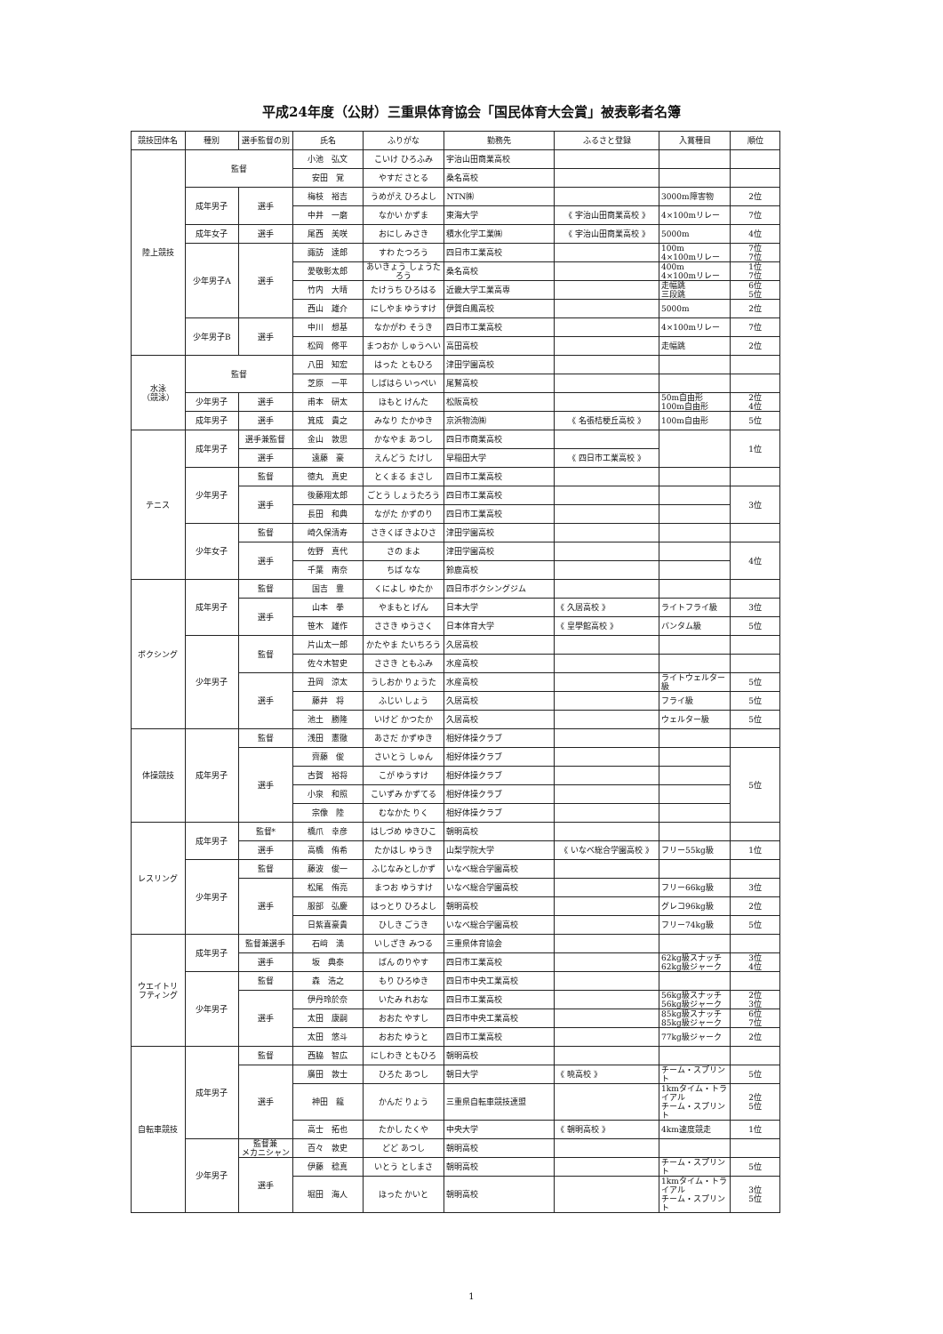平成24年度（公財）三重県体育協会「国民体育大会賞」被表彰者名簿
| 競技団体名 | 種別 | 選手監督の別 | 氏名 | ふりがな | 勤務先 | ふるさと登録 | 入賞種目 | 順位 |
| --- | --- | --- | --- | --- | --- | --- | --- | --- |
| 陸上競技 | 監督 | | 小池 弘文 | こいけ ひろふみ | 宇治山田商業高校 | | | |
| | | | 安田 覚 | やすだ さとる | 桑名高校 | | | |
| | 成年男子 | 選手 | 梅枝 裕吉 | うめがえ ひろよし | NTN㈱ | | 3000m障害物 | 2位 |
| | | | 中井 一磨 | なかい かずま | 東海大学 | 《 宇治山田商業高校 》 | 4×100mリレー | 7位 |
| | 成年女子 | 選手 | 尾西 美咲 | おにし みさき | 積水化学工業㈱ | 《 宇治山田商業高校 》 | 5000m | 4位 |
| | 少年男子A | 選手 | 諏訪 達郎 | すわ たつろう | 四日市工業高校 | | 100m 4×100mリレー | 7位 7位 |
| | | | 愛敬彰太郎 | あいきょう しょうたろう | 桑名高校 | | 400m 4×100mリレー | 1位 7位 |
| | | | 竹内 大晴 | たけうち ひろはる | 近畿大学工業高専 | | 走幅跳 三段跳 | 6位 5位 |
| | | | 西山 雄介 | にしやま ゆうすけ | 伊賀白鳳高校 | | 5000m | 2位 |
| | 少年男子B | 選手 | 中川 想基 | なかがわ そうき | 四日市工業高校 | | 4×100mリレー | 7位 |
| | | | 松岡 修平 | まつおか しゅうへい | 高田高校 | | 走幅跳 | 2位 |
| 水泳 （競泳） | 監督 | | 八田 知宏 | はった ともひろ | 津田学園高校 | | | |
| | | | 芝原 一平 | しばはら いっぺい | 尾鷲高校 | | | |
| | 少年男子 | 選手 | 甫本 研太 | ほもと けんた | 松阪高校 | | 50m自由形 100m自由形 | 2位 4位 |
| | 成年男子 | 選手 | 箕成 貴之 | みなり たかゆき | 京浜物流㈱ | 《 名張桔梗丘高校 》 | 100m自由形 | 5位 |
| テニス | 成年男子 | 選手兼監督 | 金山 敦思 | かなやま あつし | 四日市商業高校 | | | 1位 |
| | | 選手 | 遠藤 豪 | えんどう たけし | 早稲田大学 | 《 四日市工業高校 》 | | |
| | 少年男子 | 監督 | 徳丸 真史 | とくまる まさし | 四日市工業高校 | | | |
| | | 選手 | 後藤翔太郎 | ごとう しょうたろう | 四日市工業高校 | | | 3位 |
| | | | 長田 和典 | ながた かずのり | 四日市工業高校 | | | |
| | 少年女子 | 監督 | 崎久保清寿 | さきくぼ きよひさ | 津田学園高校 | | | |
| | | 選手 | 佐野 真代 | さの まよ | 津田学園高校 | | | 4位 |
| | | | 千葉 南奈 | ちば なな | 鈴鹿高校 | | | |
| ボクシング | 成年男子 | 監督 | 国吉 豊 | くによし ゆたか | 四日市ボクシングジム | | | |
| | | 選手 | 山本 拳 | やまもと げん | 日本大学 | 《 久居高校 》 | ライトフライ級 | 3位 |
| | | | 笹木 雄作 | ささき ゆうさく | 日本体育大学 | 《 皇學館高校 》 | バンタム級 | 5位 |
| | 少年男子 | 監督 | 片山太一郎 | かたやま たいちろう | 久居高校 | | | |
| | | | 佐々木智史 | ささき ともふみ | 水産高校 | | | |
| | | 選手 | 丑岡 涼太 | うしおか りょうた | 水産高校 | | ライトウェルター級 | 5位 |
| | | | 藤井 将 | ふじい しょう | 久居高校 | | フライ級 | 5位 |
| | | | 池土 勝隆 | いけど かつたか | 久居高校 | | ウェルター級 | 5位 |
| 体操競技 | 成年男子 | 監督 | 浅田 憲徹 | あさだ かずゆき | 相好体操クラブ | | | |
| | | 選手 | 齊藤 俊 | さいとう しゅん | 相好体操クラブ | | | 5位 |
| | | | 古賀 裕将 | こが ゆうすけ | 相好体操クラブ | | | |
| | | | 小泉 和照 | こいずみ かずてる | 相好体操クラブ | | | |
| | | | 宗像 陸 | むなかた りく | 相好体操クラブ | | | |
| レスリング | 成年男子 | 監督* | 橋爪 幸彦 | はしづめ ゆきひこ | 朝明高校 | | | |
| | | 選手 | 高橋 侑希 | たかはし ゆうき | 山梨学院大学 | 《 いなべ総合学園高校 》 | フリー55kg級 | 1位 |
| | 少年男子 | 監督 | 藤波 俊一 | ふじなみとしかず | いなべ総合学園高校 | | | |
| | | 選手 | 松尾 侑亮 | まつお ゆうすけ | いなべ総合学園高校 | | フリー66kg級 | 3位 |
| | | | 服部 弘慶 | はっとり ひろよし | 朝明高校 | | グレコ96kg級 | 2位 |
| | | | 日紫喜豪貴 | ひしき ごうき | いなべ総合学園高校 | | フリー74kg級 | 5位 |
| ウエイトリ フティング | 成年男子 | 監督兼選手 | 石﨑 満 | いしざき みつる | 三重県体育協会 | | | |
| | | 選手 | 坂 典泰 | ばん のりやす | 四日市工業高校 | | 62kg級スナッチ 62kg級ジャーク | 3位 4位 |
| | 少年男子 | 監督 | 森 浩之 | もり ひろゆき | 四日市中央工業高校 | | | |
| | | 選手 | 伊丹玲於奈 | いたみ れおな | 四日市工業高校 | | 56kg級スナッチ 56kg級ジャーク | 2位 3位 |
| | | | 太田 康嗣 | おおた やすし | 四日市中央工業高校 | | 85kg級スナッチ 85kg級ジャーク | 6位 7位 |
| | | | 太田 悠斗 | おおた ゆうと | 四日市工業高校 | | 77kg級ジャーク | 2位 |
| 自転車競技 | 成年男子 | 監督 | 西脇 智広 | にしわき ともひろ | 朝明高校 | | | |
| | | 選手 | 廣田 敦士 | ひろた あつし | 朝日大学 | 《 暁高校 》 | チーム・スプリント | 5位 |
| | | | 神田 龍 | かんだ りょう | 三重県自転車競技連盟 | | 1kmタイム・トライアル チーム・スプリント | 2位 5位 |
| | | | 高士 拓也 | たかし たくや | 中央大学 | 《 朝明高校 》 | 4km速度競走 | 1位 |
| | 少年男子 | 監督兼 メカニシャン | 百々 敦史 | どど あつし | 朝明高校 | | | |
| | | 選手 | 伊藤 稔真 | いとう としまさ | 朝明高校 | | チーム・スプリント | 5位 |
| | | | 堀田 海人 | ほった かいと | 朝明高校 | | 1kmタイム・トライアル チーム・スプリント | 3位 5位 |
1